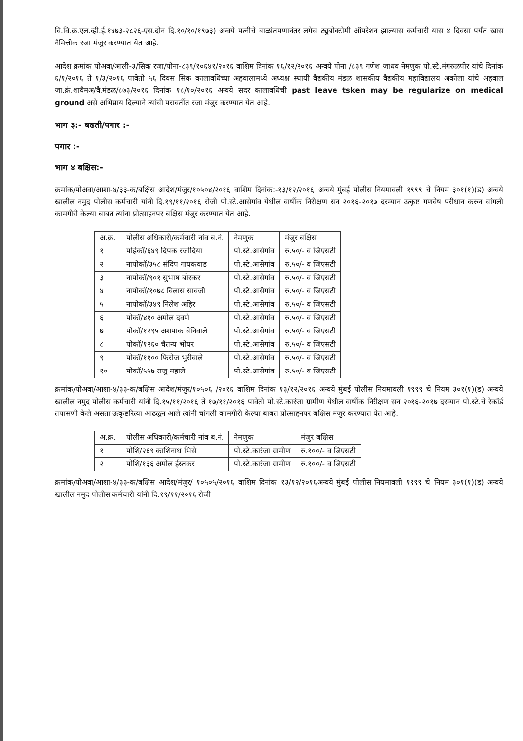वि.वि.क्र.एल.व्ही.ई.१४७३-२८२६-एस.दोन दि.१०/१०/१९७३) अन्वये पत्नीचे बाळांतपणानंतर लगेच ट्युबोक्टोमी ऑपरेशन झाल्यास कर्मचारी यास ४ दिवसा पर्यंत खास नैमित्तीक रजा मंजुर करण्यात येत आहे.
आदेश क्रमांक पोअवा/आली-३/सिक रजा/पोना-८३९/१०६४१/२०१६ वाशिम दिनांक १६/१२/२०१६ अन्वये पोना /८३९ गणेश जाधव नेमणुक पो.स्टे.मंगरुळपीर यांचे दिनांक ६/१/२०१६ ते १/३/२०१६ पावेतो ५६ दिवस सिक कालावधिच्या अहवालामध्ये अध्यक्ष स्थायी वैद्यकीय मंडळ शासकीय वैद्यकीय महाविद्यालय अकोला यांचे अहवाल जा.क्रं.शावैमअ/वै.मंडळ/८७३/२०१६ दिनांक १८/१०/२०१६ अन्वये सदर कालावधिची past leave tsken may be regularize on medical ground असे अभिप्राय दिल्याने त्यांची परावर्तीत रजा मंजुर करण्यात येत आहे.
भाग ३:- बढती/पगार :-
पगार :-
भाग ४ बक्षिस:-
क्रमांक/पोअवा/आशा-४/३३-क/बक्षिस आदेश/मंजुर/१०५०४/२०१६ वाशिम दिनांक:-१३/१२/२०१६ अन्वये मुंबई पोलीस नियमावली १९९९ चे नियम ३०१(१)(ड) अन्वये खालील नमुद पोलीस कर्मचारी यांनी दि.१९/११/२०१६ रोजी पो.स्टे.आसेगांव येथील वार्षीक निरीक्षण सन २०१६-२०१७ दरम्यान उत्कृष्ट गणवेष परीधान करुन चांगली कामगीरी केल्या बाबत त्यांना प्रोत्साहनपर बक्षिस मंजुर करण्यात येत आहे.
| अ.क्र. | पोलीस अधिकारी/कर्मचारी नांव ब.नं. | नेमणुक | मंजुर बक्षिस |
| --- | --- | --- | --- |
| १ | पोहेकॉ/६४९ दिपक रजोदिया | पो.स्टे.आसेगांव | रु.५०/- व जिएसटी |
| २ | नापोकॉ/३५८ संदिप गायकवाड | पो.स्टे.आसेगांव | रु.५०/- व जिएसटी |
| ३ | नापोकॉ/९०१ सुभाष बोरकर | पो.स्टे.आसेगांव | रु.५०/- व जिएसटी |
| ४ | नापोकॉ/१०७८ विलास सावजी | पो.स्टे.आसेगांव | रु.५०/- व जिएसटी |
| ५ | नापोकॉ/३४९ निलेश अहिर | पो.स्टे.आसेगांव | रु.५०/- व जिएसटी |
| ६ | पोकॉ/४१० अमोल दवणे | पो.स्टे.आसेगांव | रु.५०/- व जिएसटी |
| ७ | पोकॉ/१२९५ अशपाक बेनिवाले | पो.स्टे.आसेगांव | रु.५०/- व जिएसटी |
| ८ | पोकॉ/१२६० चैतन्य भोयर | पो.स्टे.आसेगांव | रु.५०/- व जिएसटी |
| ९ | पोकॉ/११०० फिरोज भुरीवाले | पो.स्टे.आसेगांव | रु.५०/- व जिएसटी |
| १० | पोकॉ/५५७ राजु महाले | पो.स्टे.आसेगांव | रु.५०/- व जिएसटी |
क्रमांक/पोअवा/आशा-४/३३-क/बक्षिस आदेश/मंजुर/१०५०६ /२०१६ वाशिम दिनांक १३/१२/२०१६ अन्वये मुंबई पोलीस नियमावली १९९९ चे नियम ३०१(१)(ड) अन्वये खालील नमुद पोलीस कर्मचारी यांनी दि.१५/११/२०१६ ते १७/११/२०१६ पावेतो पो.स्टे.कारंजा ग्रामीण येथील वार्षीक निरीक्षण सन २०१६-२०१७ दरम्यान पो.स्टे.चे रेकॉर्ड तपासणी केले असता उत्कृष्टरित्या आढळुन आले त्यांनी चांगली कामगीरी केल्या बाबत प्रोत्साहनपर बक्षिस मंजुर करण्यात येत आहे.
| अ.क्र. | पोलीस अधिकारी/कर्मचारी नांव ब.नं. | नेमणुक | मंजुर बक्षिस |
| --- | --- | --- | --- |
| १ | पोशि/२६९ काशिनाथ भिसे | पो.स्टे.कारंजा ग्रामीण | रु.१००/- व जिएसटी |
| २ | पोशि/१३६ अमोल ईस्तकर | पो.स्टे.कारंजा ग्रामीण | रु.१००/- व जिएसटी |
क्रमांक/पोअवा/आशा-४/३३-क/बक्षिस आदेश/मंजुर/ १०५०५/२०१६ वाशिम दिनांक १३/१२/२०१६अन्वये मुंबई पोलीस नियमावली १९९९ चे नियम ३०१(१)(ड) अन्वये खालील नमुद पोलीस कर्मचारी यांनी दि.१९/११/२०१६ रोजी